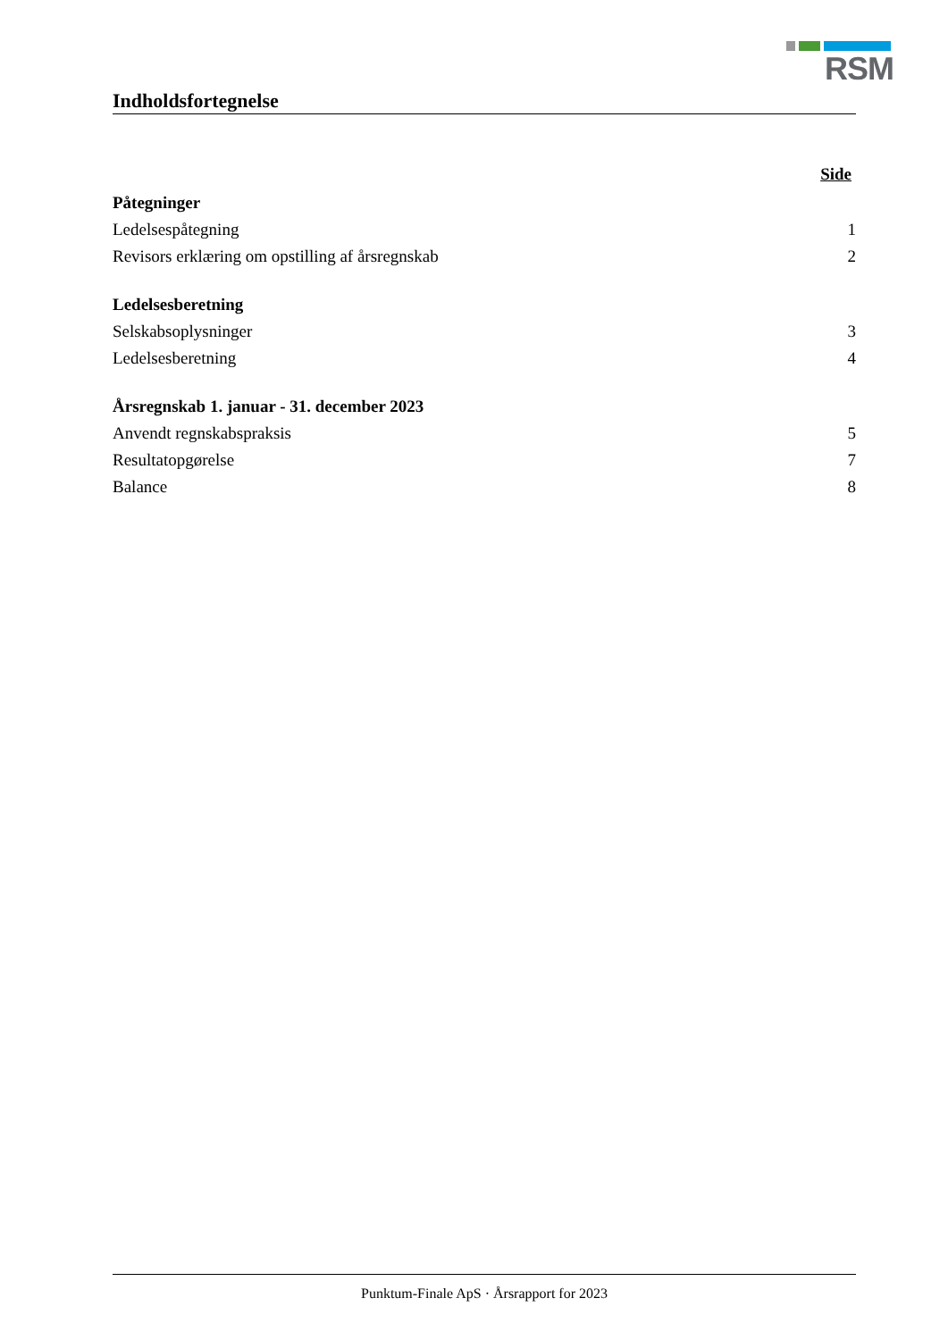RSM
Indholdsfortegnelse
Side
Påtegninger
Ledelsespåtegning 1
Revisors erklæring om opstilling af årsregnskab 2
Ledelsesberetning
Selskabsoplysninger 3
Ledelsesberetning 4
Årsregnskab 1. januar - 31. december 2023
Anvendt regnskabspraksis 5
Resultatopgørelse 7
Balance 8
Punktum-Finale ApS · Årsrapport for 2023